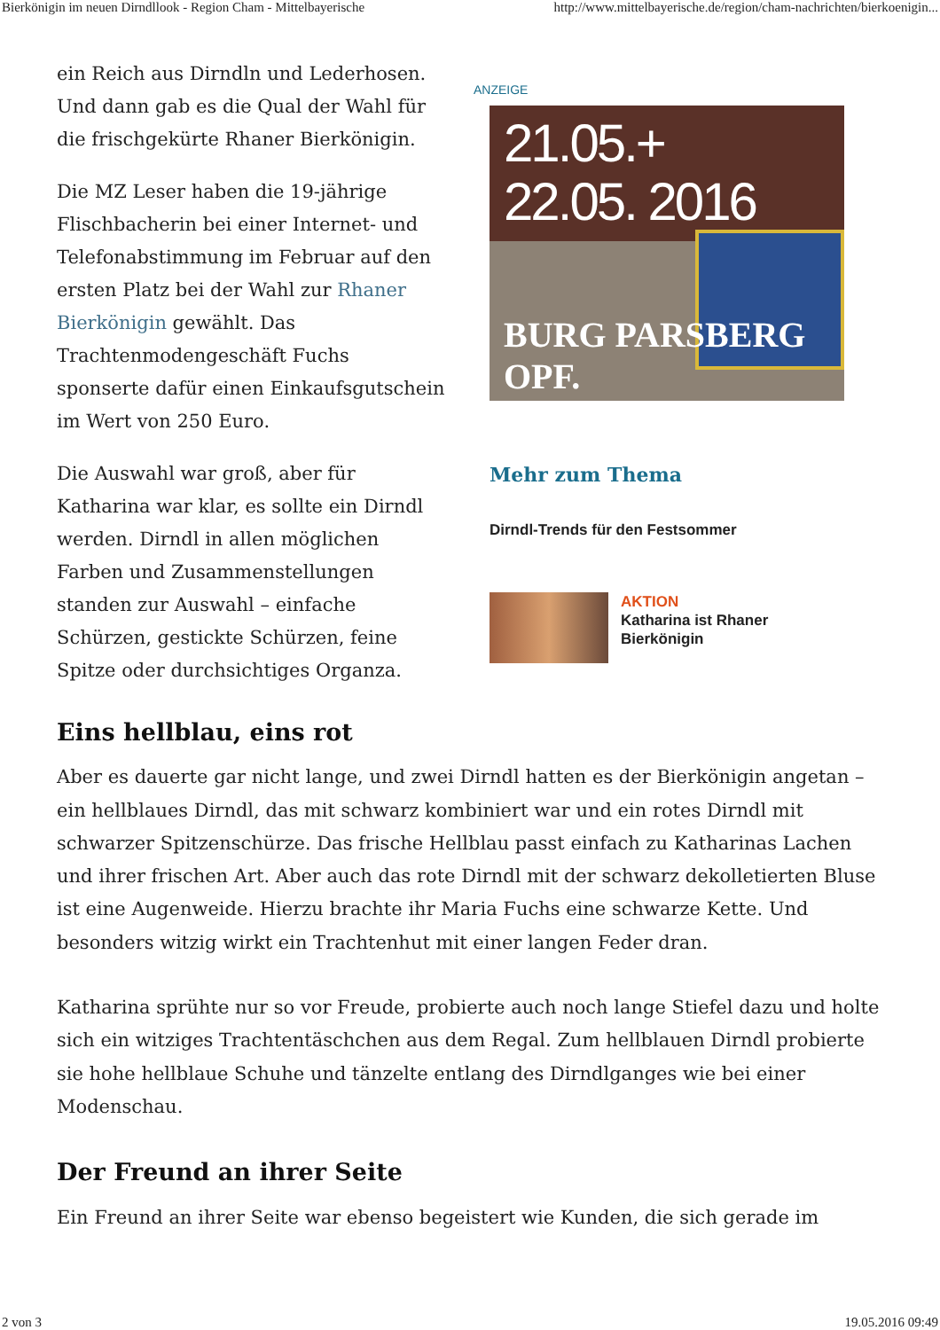Bierkönigin im neuen Dirndllook - Region Cham - Mittelbayerische http://www.mittelbayerische.de/region/cham-nachrichten/bierkoenigin...
ein Reich aus Dirndln und Lederhosen. Und dann gab es die Qual der Wahl für die frischgekürte Rhaner Bierkönigin.
Die MZ Leser haben die 19-jährige Flischbacherin bei einer Internet- und Telefonabstimmung im Februar auf den ersten Platz bei der Wahl zur Rhaner Bierkönigin gewählt. Das Trachtenmodengeschäft Fuchs sponserte dafür einen Einkaufsgutschein im Wert von 250 Euro.
Die Auswahl war groß, aber für Katharina war klar, es sollte ein Dirndl werden. Dirndl in allen möglichen Farben und Zusammenstellungen standen zur Auswahl – einfache Schürzen, gestickte Schürzen, feine Spitze oder durchsichtiges Organza.
ANZEIGE
21.05.+
22.05. 2016
BURG PARSBERG OPF.
Mehr zum Thema
Dirndl-Trends für den Festsommer
AKTION
Katharina ist Rhaner
Bierkönigin
Eins hellblau, eins rot
Aber es dauerte gar nicht lange, und zwei Dirndl hatten es der Bierkönigin angetan – ein hellblaues Dirndl, das mit schwarz kombiniert war und ein rotes Dirndl mit schwarzer Spitzenschürze. Das frische Hellblau passt einfach zu Katharinas Lachen und ihrer frischen Art. Aber auch das rote Dirndl mit der schwarz dekolletierten Bluse ist eine Augenweide. Hierzu brachte ihr Maria Fuchs eine schwarze Kette. Und besonders witzig wirkt ein Trachtenhut mit einer langen Feder dran.
Katharina sprühte nur so vor Freude, probierte auch noch lange Stiefel dazu und holte sich ein witziges Trachtentäschchen aus dem Regal. Zum hellblauen Dirndl probierte sie hohe hellblaue Schuhe und tänzelte entlang des Dirndlganges wie bei einer Modenschau.
Der Freund an ihrer Seite
Ein Freund an ihrer Seite war ebenso begeistert wie Kunden, die sich gerade im
2 von 3 19.05.2016 09:49